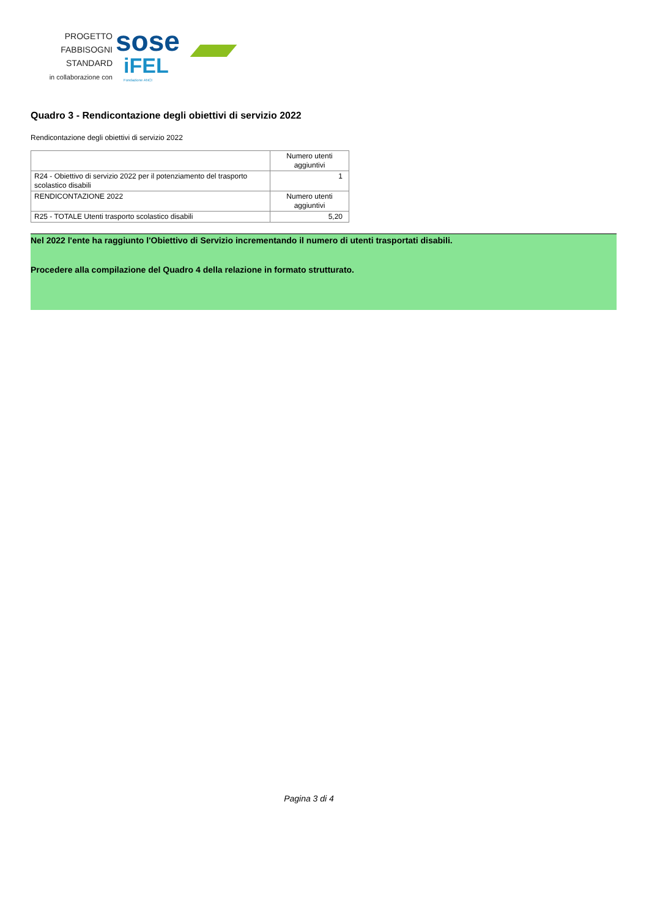PROGETTO
FABBISOGNI STANDARD
in collaborazione con
sose
iFEL
Fondazione ANCI
Quadro 3 - Rendicontazione degli obiettivi di servizio 2022
Rendicontazione degli obiettivi di servizio 2022
| | Numero utenti aggiuntivi |
| R24 - Obiettivo di servizio 2022 per il potenziamento del trasporto scolastico disabili | 1 |
| RENDICONTAZIONE 2022 | Numero utenti aggiuntivi |
| R25 - TOTALE Utenti trasporto scolastico disabili | 5,20 |
Nel 2022 l'ente ha raggiunto l'Obiettivo di Servizio incrementando il numero di utenti trasportati disabili.
Procedere alla compilazione del Quadro 4 della relazione in formato strutturato.
Pagina 3 di 4